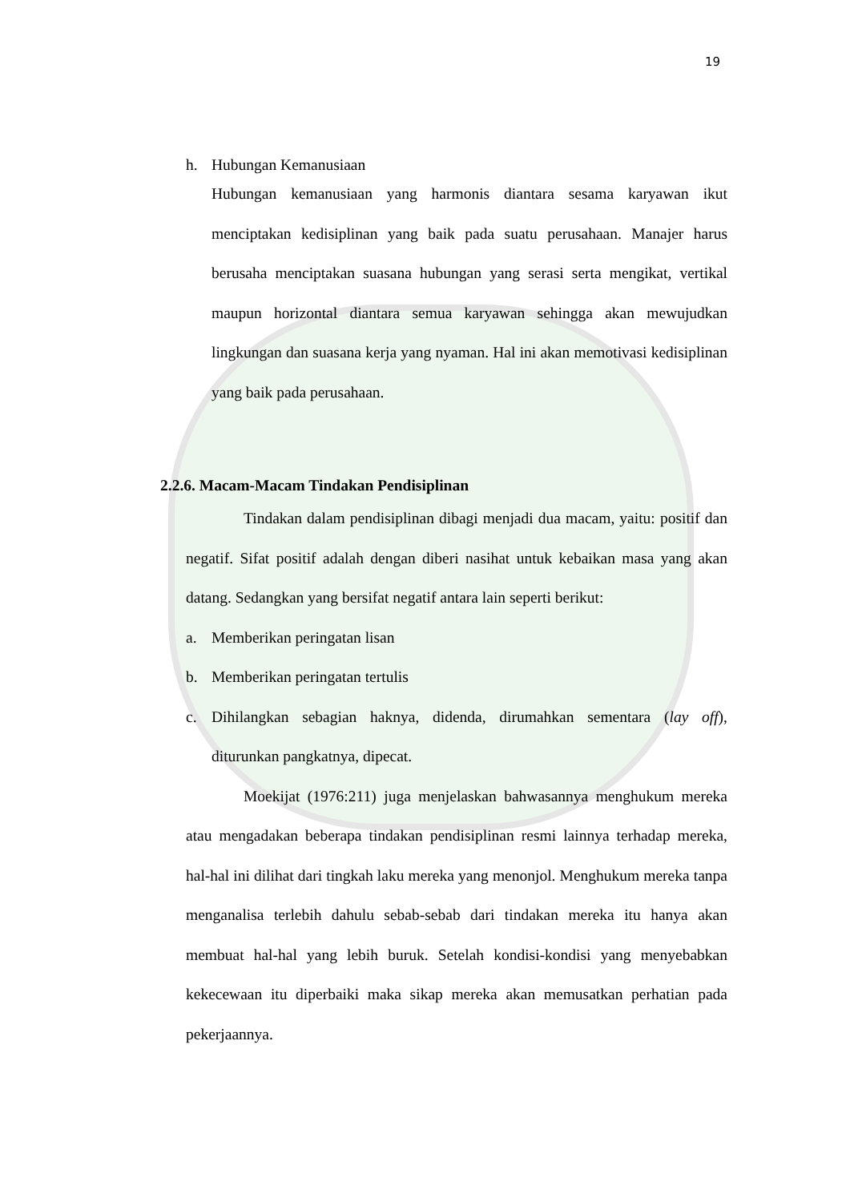19
h. Hubungan Kemanusiaan
Hubungan kemanusiaan yang harmonis diantara sesama karyawan ikut menciptakan kedisiplinan yang baik pada suatu perusahaan. Manajer harus berusaha menciptakan suasana hubungan yang serasi serta mengikat, vertikal maupun horizontal diantara semua karyawan sehingga akan mewujudkan lingkungan dan suasana kerja yang nyaman. Hal ini akan memotivasi kedisiplinan yang baik pada perusahaan.
2.2.6. Macam-Macam Tindakan Pendisiplinan
Tindakan dalam pendisiplinan dibagi menjadi dua macam, yaitu: positif dan negatif. Sifat positif adalah dengan diberi nasihat untuk kebaikan masa yang akan datang. Sedangkan yang bersifat negatif antara lain seperti berikut:
a. Memberikan peringatan lisan
b. Memberikan peringatan tertulis
c. Dihilangkan sebagian haknya, didenda, dirumahkan sementara (lay off), diturunkan pangkatnya, dipecat.
Moekijat (1976:211) juga menjelaskan bahwasannya menghukum mereka atau mengadakan beberapa tindakan pendisiplinan resmi lainnya terhadap mereka, hal-hal ini dilihat dari tingkah laku mereka yang menonjol. Menghukum mereka tanpa menganalisa terlebih dahulu sebab-sebab dari tindakan mereka itu hanya akan membuat hal-hal yang lebih buruk. Setelah kondisi-kondisi yang menyebabkan kekecewaan itu diperbaiki maka sikap mereka akan memusatkan perhatian pada pekerjaannya.